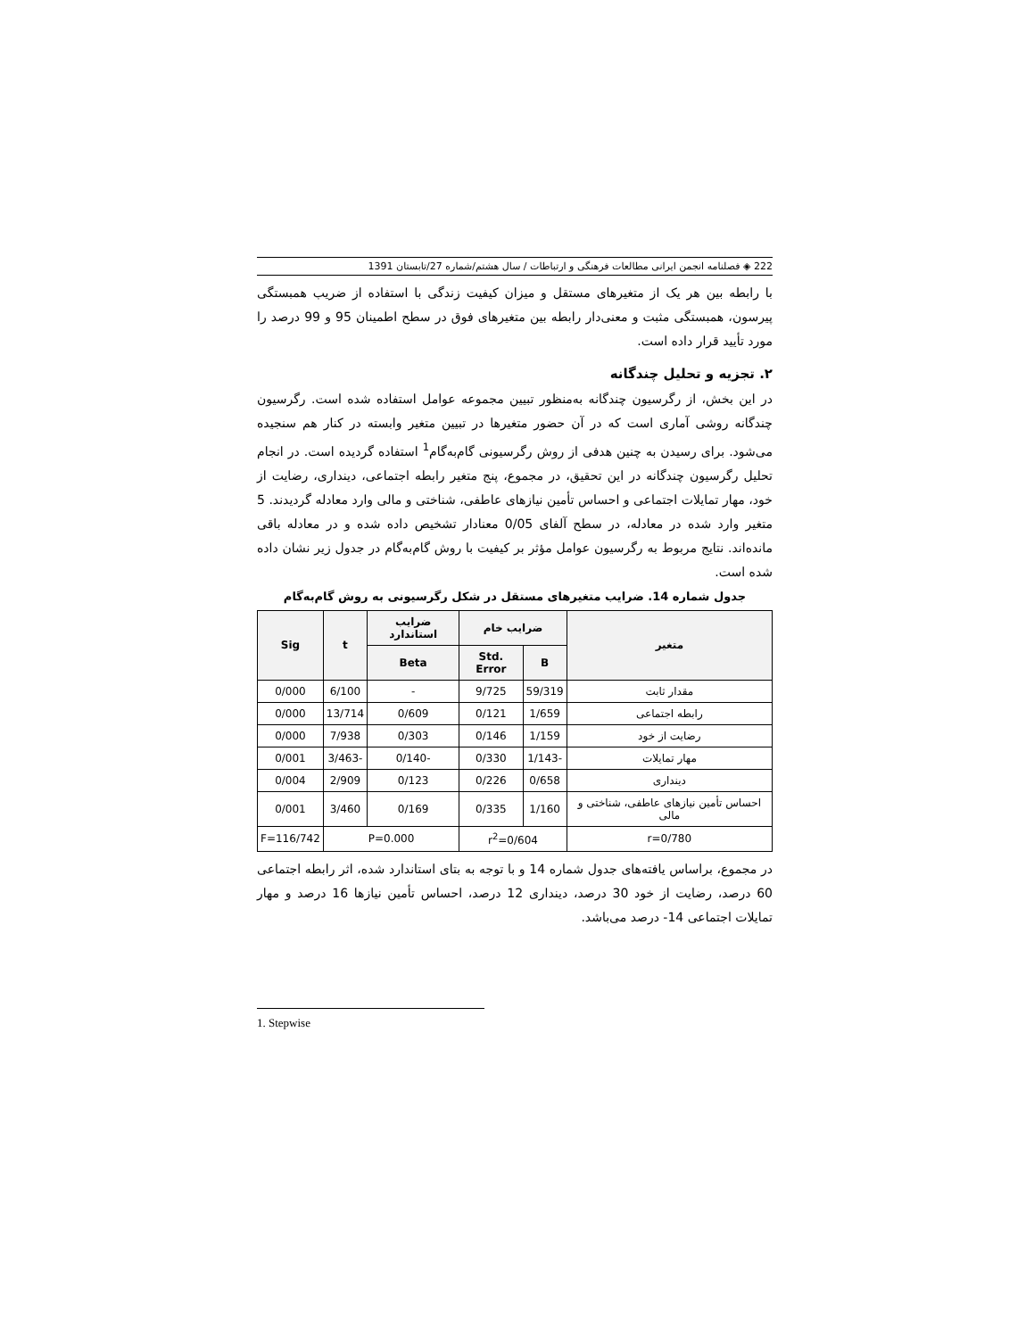222 ◈ فصلنامه انجمن ایرانی مطالعات فرهنگی و ارتباطات / سال هشتم/شماره 27/تابستان 1391
با رابطه بین هر یک از متغیرهای مستقل و میزان کیفیت زندگی با استفاده از ضریب همبستگی پیرسون، همبستگی مثبت و معنی‌دار رابطه بین متغیرهای فوق در سطح اطمینان 95 و 99 درصد را مورد تأیید قرار داده است.
۲. تجزیه و تحلیل چندگانه
در این بخش، از رگرسیون چندگانه به‌منظور تبیین مجموعه عوامل استفاده شده است. رگرسیون چندگانه روشی آماری است که در آن حضور متغیرها در تبیین متغیر وابسته در کنار هم سنجیده می‌شود. برای رسیدن به چنین هدفی از روش رگرسیونی گام‌به‌گام<sup>1</sup> استفاده گردیده است. در انجام تحلیل رگرسیون چندگانه در این تحقیق، در مجموع، پنج متغیر رابطه اجتماعی، دینداری، رضایت از خود، مهار تمایلات اجتماعی و احساس تأمین نیازهای عاطفی، شناختی و مالی وارد معادله گردیدند. 5 متغیر وارد شده در معادله، در سطح آلفای 0/05 معنادار تشخیص داده شده و در معادله باقی مانده‌اند. نتایج مربوط به رگرسیون عوامل مؤثر بر کیفیت با روش گام‌به‌گام در جدول زیر نشان داده شده است.
جدول شماره 14. ضرایب متغیرهای مستقل در شکل رگرسیونی به روش گام‌به‌گام
| متغیر | ضرایب خام | | ضرایب استاندارد | t | Sig |
| --- | --- | --- | --- | --- | --- |
| | B | Std. Error | Beta | | |
| مقدار ثابت | 59/319 | 9/725 | - | 6/100 | 0/000 |
| رابطه اجتماعی | 1/659 | 0/121 | 0/609 | 13/714 | 0/000 |
| رضایت از خود | 1/159 | 0/146 | 0/303 | 7/938 | 0/000 |
| مهار تمایلات | -1/143 | 0/330 | -0/140 | -3/463 | 0/001 |
| دینداری | 0/658 | 0/226 | 0/123 | 2/909 | 0/004 |
| احساس تأمین نیازهای عاطفی، شناختی و مالی | 1/160 | 0/335 | 0/169 | 3/460 | 0/001 |
| r=0/780 | r<sup>2</sup>=0/604 | | P=0.000 | | F=116/742 |
در مجموع، براساس یافته‌های جدول شماره 14 و با توجه به بتای استاندارد شده، اثر رابطه اجتماعی 60 درصد، رضایت از خود 30 درصد، دینداری 12 درصد، احساس تأمین نیازها 16 درصد و مهار تمایلات اجتماعی 14- درصد می‌باشد.
1. Stepwise